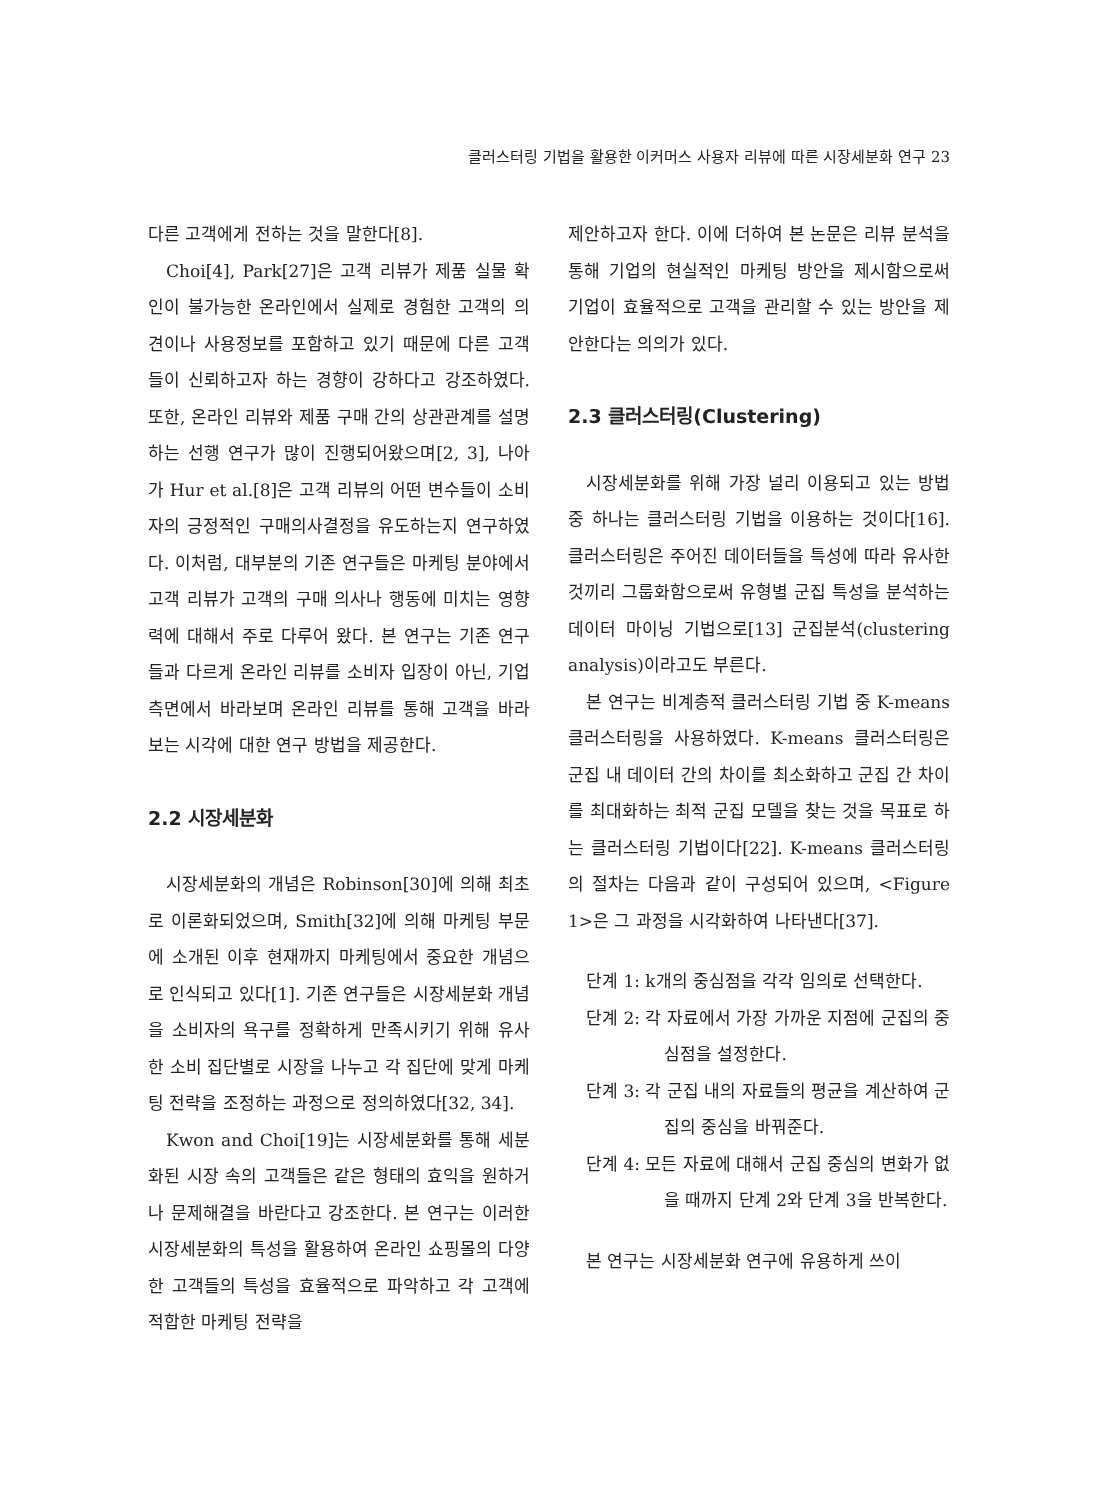클러스터링 기법을 활용한 이커머스 사용자 리뷰에 따른 시장세분화 연구 23
다른 고객에게 전하는 것을 말한다[8].
Choi[4], Park[27]은 고객 리뷰가 제품 실물 확인이 불가능한 온라인에서 실제로 경험한 고객의 의견이나 사용정보를 포함하고 있기 때문에 다른 고객들이 신뢰하고자 하는 경향이 강하다고 강조하였다. 또한, 온라인 리뷰와 제품 구매 간의 상관관계를 설명하는 선행 연구가 많이 진행되어왔으며[2, 3], 나아가 Hur et al.[8]은 고객 리뷰의 어떤 변수들이 소비자의 긍정적인 구매의사결정을 유도하는지 연구하였다. 이처럼, 대부분의 기존 연구들은 마케팅 분야에서 고객 리뷰가 고객의 구매 의사나 행동에 미치는 영향력에 대해서 주로 다루어 왔다. 본 연구는 기존 연구들과 다르게 온라인 리뷰를 소비자 입장이 아닌, 기업 측면에서 바라보며 온라인 리뷰를 통해 고객을 바라보는 시각에 대한 연구 방법을 제공한다.
2.2 시장세분화
시장세분화의 개념은 Robinson[30]에 의해 최초로 이론화되었으며, Smith[32]에 의해 마케팅 부문에 소개된 이후 현재까지 마케팅에서 중요한 개념으로 인식되고 있다[1]. 기존 연구들은 시장세분화 개념을 소비자의 욕구를 정확하게 만족시키기 위해 유사한 소비 집단별로 시장을 나누고 각 집단에 맞게 마케팅 전략을 조정하는 과정으로 정의하였다[32, 34].
Kwon and Choi[19]는 시장세분화를 통해 세분화된 시장 속의 고객들은 같은 형태의 효익을 원하거나 문제해결을 바란다고 강조한다. 본 연구는 이러한 시장세분화의 특성을 활용하여 온라인 쇼핑몰의 다양한 고객들의 특성을 효율적으로 파악하고 각 고객에 적합한 마케팅 전략을
제안하고자 한다. 이에 더하여 본 논문은 리뷰 분석을 통해 기업의 현실적인 마케팅 방안을 제시함으로써 기업이 효율적으로 고객을 관리할 수 있는 방안을 제안한다는 의의가 있다.
2.3 클러스터링(Clustering)
시장세분화를 위해 가장 널리 이용되고 있는 방법 중 하나는 클러스터링 기법을 이용하는 것이다[16]. 클러스터링은 주어진 데이터들을 특성에 따라 유사한 것끼리 그룹화함으로써 유형별 군집 특성을 분석하는 데이터 마이닝 기법으로[13] 군집분석(clustering analysis)이라고도 부른다.
본 연구는 비계층적 클러스터링 기법 중 K-means 클러스터링을 사용하였다. K-means 클러스터링은 군집 내 데이터 간의 차이를 최소화하고 군집 간 차이를 최대화하는 최적 군집 모델을 찾는 것을 목표로 하는 클러스터링 기법이다[22]. K-means 클러스터링의 절차는 다음과 같이 구성되어 있으며, <Figure 1>은 그 과정을 시각화하여 나타낸다[37].
단계 1: k개의 중심점을 각각 임의로 선택한다.
단계 2: 각 자료에서 가장 가까운 지점에 군집의 중심점을 설정한다.
단계 3: 각 군집 내의 자료들의 평균을 계산하여 군집의 중심을 바꿔준다.
단계 4: 모든 자료에 대해서 군집 중심의 변화가 없을 때까지 단계 2와 단계 3을 반복한다.
본 연구는 시장세분화 연구에 유용하게 쓰이